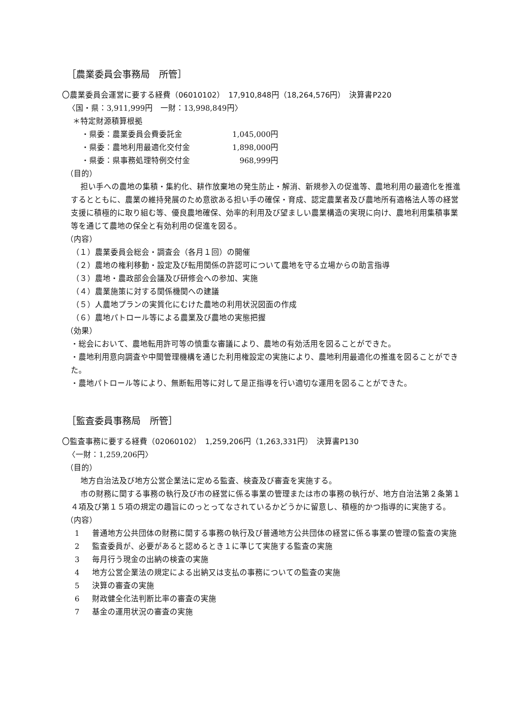［農業委員会事務局　所管］
〇農業委員会運営に要する経費（06010102）　17,910,848円（18,264,576円）　決算書P220
〈国・県：3,911,999円　一財：13,998,849円〉
＊特定財源積算根拠
| ・県委：農業委員会費委託金 | 1,045,000円 |
| ・県委：農地利用最適化交付金 | 1,898,000円 |
| ・県委：県事務処理特例交付金 | 968,999円 |
（目的）
担い手への農地の集積・集約化、耕作放棄地の発生防止・解消、新規参入の促進等、農地利用の最適化を推進するとともに、農業の維持発展のため意欲ある担い手の確保・育成、認定農業者及び農地所有適格法人等の経営支援に積極的に取り組む等、優良農地確保、効率的利用及び望ましい農業構造の実現に向け、農地利用集積事業等を通じて農地の保全と有効利用の促進を図る。
（内容）
（１）農業委員会総会・調査会（各月１回）の開催
（２）農地の権利移動・設定及び転用関係の許認可について農地を守る立場からの助言指導
（３）農地・農政部会会議及び研修会への参加、実施
（４）農業施策に対する関係機関への建議
（５）人農地プランの実質化にむけた農地の利用状況図面の作成
（６）農地パトロール等による農業及び農地の実態把握
（効果）
・総会において、農地転用許可等の慎重な審議により、農地の有効活用を図ることができた。
・農地利用意向調査や中間管理機構を通じた利用権設定の実施により、農地利用最適化の推進を図ることができた。
・農地パトロール等により、無断転用等に対して是正指導を行い適切な運用を図ることができた。
［監査委員事務局　所管］
〇監査事務に要する経費（02060102）　1,259,206円（1,263,331円）　決算書P130
〈一財：1,259,206円〉
（目的）
地方自治法及び地方公営企業法に定める監査、検査及び審査を実施する。
市の財務に関する事務の執行及び市の経営に係る事業の管理または市の事務の執行が、地方自治法第２条第１４項及び第１５項の規定の趣旨にのっとってなされているかどうかに留意し、積極的かつ指導的に実施する。
（内容）
1 普通地方公共団体の財務に関する事務の執行及び普通地方公共団体の経営に係る事業の管理の監査の実施
2 監査委員が、必要があると認めるとき１に準じて実施する監査の実施
3 毎月行う現金の出納の検査の実施
4 地方公営企業法の規定による出納又は支払の事務についての監査の実施
5 決算の審査の実施
6 財政健全化法判断比率の審査の実施
7 基金の運用状況の審査の実施